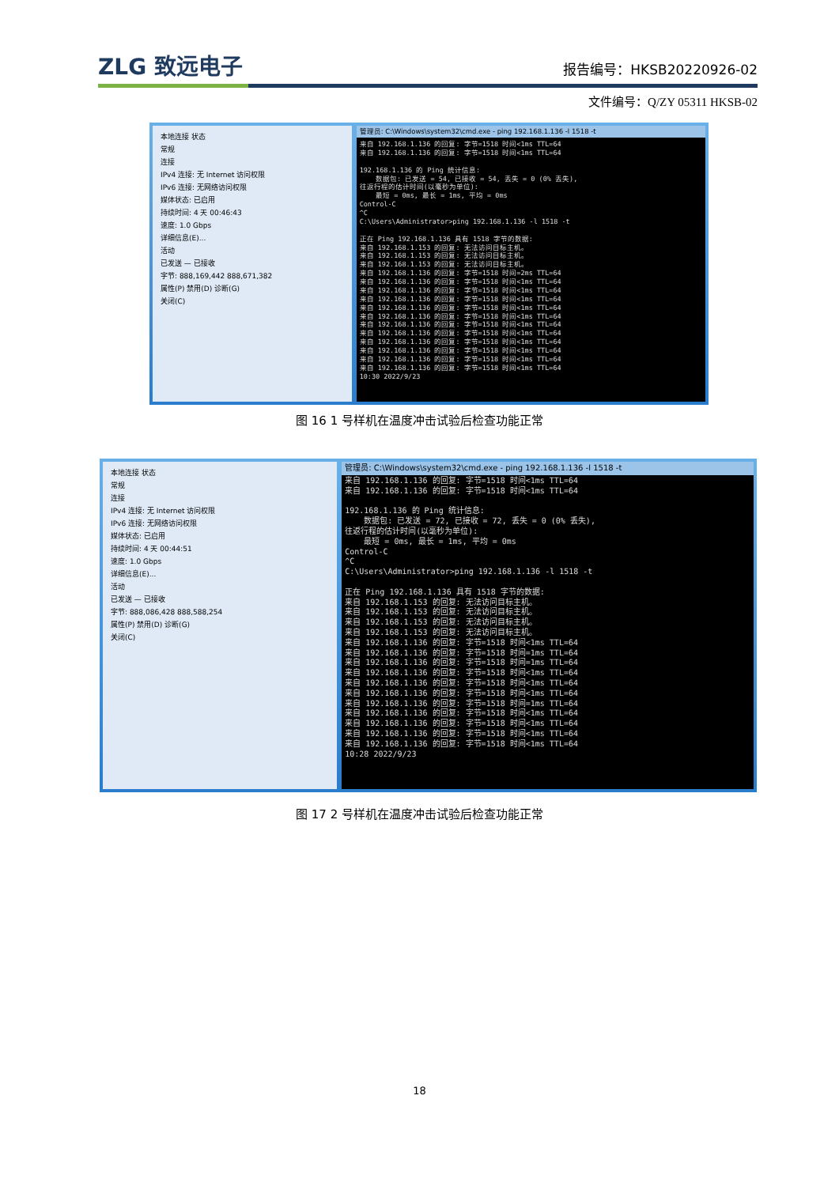ZLG 致远电子 报告编号：HKSB20220926-02
文件编号：Q/ZY 05311 HKSB-02
本地连接 状态
常规
连接
IPv4 连接: 无 Internet 访问权限
IPv6 连接: 无网络访问权限
媒体状态: 已启用
持续时间: 4 天 00:46:43
速度: 1.0 Gbps
详细信息(E)...
活动
已发送 — 已接收
字节: 888,169,442 888,671,382
属性(P) 禁用(D) 诊断(G)
关闭(C)
管理员: C:\Windows\system32\cmd.exe - ping 192.168.1.136 -l 1518 -t
来自 192.168.1.136 的回复: 字节=1518 时间<1ms TTL=64 来自 192.168.1.136 的回复: 字节=1518 时间<1ms TTL=64 192.168.1.136 的 Ping 统计信息: 数据包: 已发送 = 54, 已接收 = 54, 丢失 = 0 (0% 丢失), 往返行程的估计时间(以毫秒为单位): 最短 = 0ms, 最长 = 1ms, 平均 = 0ms Control-C ^C C:\Users\Administrator>ping 192.168.1.136 -l 1518 -t 正在 Ping 192.168.1.136 具有 1518 字节的数据: 来自 192.168.1.153 的回复: 无法访问目标主机。 来自 192.168.1.153 的回复: 无法访问目标主机。 来自 192.168.1.153 的回复: 无法访问目标主机。 来自 192.168.1.136 的回复: 字节=1518 时间=2ms TTL=64 来自 192.168.1.136 的回复: 字节=1518 时间<1ms TTL=64 来自 192.168.1.136 的回复: 字节=1518 时间<1ms TTL=64 来自 192.168.1.136 的回复: 字节=1518 时间<1ms TTL=64 来自 192.168.1.136 的回复: 字节=1518 时间<1ms TTL=64 来自 192.168.1.136 的回复: 字节=1518 时间<1ms TTL=64 来自 192.168.1.136 的回复: 字节=1518 时间<1ms TTL=64 来自 192.168.1.136 的回复: 字节=1518 时间<1ms TTL=64 来自 192.168.1.136 的回复: 字节=1518 时间<1ms TTL=64 来自 192.168.1.136 的回复: 字节=1518 时间<1ms TTL=64 来自 192.168.1.136 的回复: 字节=1518 时间<1ms TTL=64 来自 192.168.1.136 的回复: 字节=1518 时间<1ms TTL=64 10:30 2022/9/23
图 16 1 号样机在温度冲击试验后检查功能正常
本地连接 状态
常规
连接
IPv4 连接: 无 Internet 访问权限
IPv6 连接: 无网络访问权限
媒体状态: 已启用
持续时间: 4 天 00:44:51
速度: 1.0 Gbps
详细信息(E)...
活动
已发送 — 已接收
字节: 888,086,428 888,588,254
属性(P) 禁用(D) 诊断(G)
关闭(C)
管理员: C:\Windows\system32\cmd.exe - ping 192.168.1.136 -l 1518 -t
来自 192.168.1.136 的回复: 字节=1518 时间<1ms TTL=64 来自 192.168.1.136 的回复: 字节=1518 时间<1ms TTL=64 192.168.1.136 的 Ping 统计信息: 数据包: 已发送 = 72, 已接收 = 72, 丢失 = 0 (0% 丢失), 往返行程的估计时间(以毫秒为单位): 最短 = 0ms, 最长 = 1ms, 平均 = 0ms Control-C ^C C:\Users\Administrator>ping 192.168.1.136 -l 1518 -t 正在 Ping 192.168.1.136 具有 1518 字节的数据: 来自 192.168.1.153 的回复: 无法访问目标主机。 来自 192.168.1.153 的回复: 无法访问目标主机。 来自 192.168.1.153 的回复: 无法访问目标主机。 来自 192.168.1.153 的回复: 无法访问目标主机。 来自 192.168.1.136 的回复: 字节=1518 时间<1ms TTL=64 来自 192.168.1.136 的回复: 字节=1518 时间=1ms TTL=64 来自 192.168.1.136 的回复: 字节=1518 时间=1ms TTL=64 来自 192.168.1.136 的回复: 字节=1518 时间<1ms TTL=64 来自 192.168.1.136 的回复: 字节=1518 时间<1ms TTL=64 来自 192.168.1.136 的回复: 字节=1518 时间<1ms TTL=64 来自 192.168.1.136 的回复: 字节=1518 时间=1ms TTL=64 来自 192.168.1.136 的回复: 字节=1518 时间<1ms TTL=64 来自 192.168.1.136 的回复: 字节=1518 时间<1ms TTL=64 来自 192.168.1.136 的回复: 字节=1518 时间<1ms TTL=64 来自 192.168.1.136 的回复: 字节=1518 时间<1ms TTL=64 10:28 2022/9/23
图 17 2 号样机在温度冲击试验后检查功能正常
18